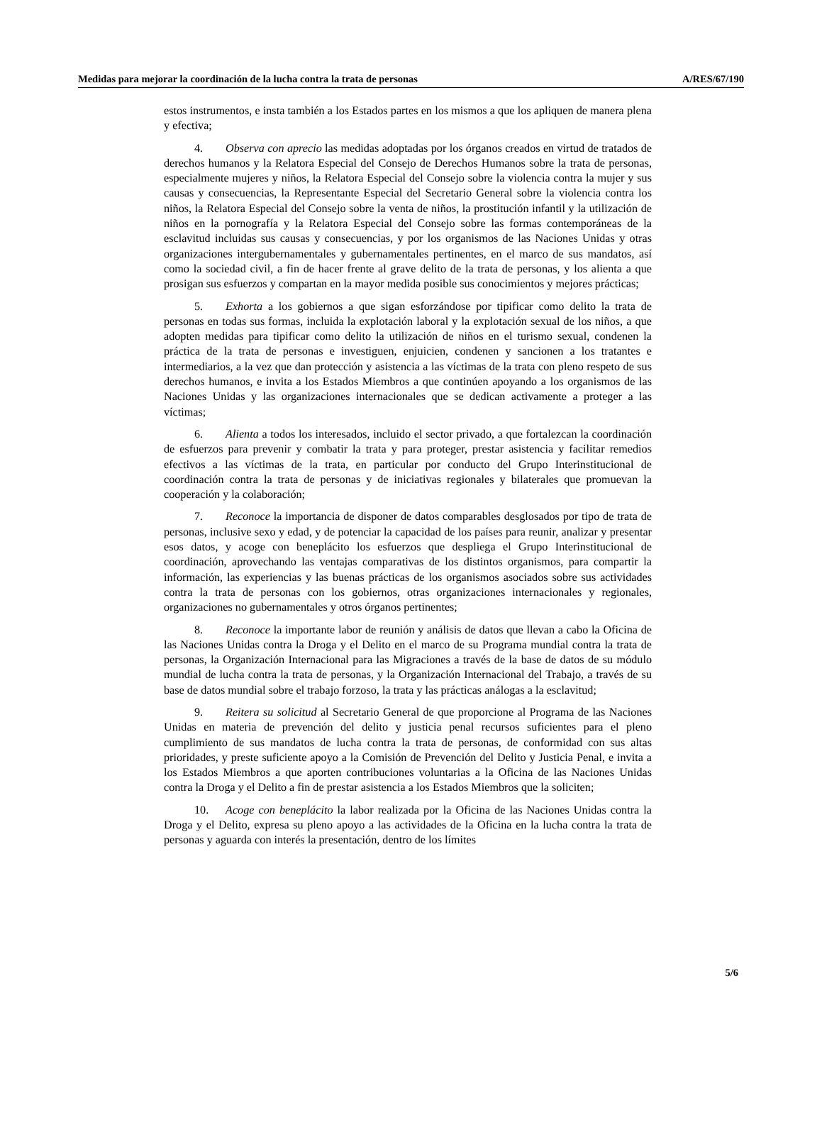Medidas para mejorar la coordinación de la lucha contra la trata de personas A/RES/67/190
estos instrumentos, e insta también a los Estados partes en los mismos a que los apliquen de manera plena y efectiva;
4. Observa con aprecio las medidas adoptadas por los órganos creados en virtud de tratados de derechos humanos y la Relatora Especial del Consejo de Derechos Humanos sobre la trata de personas, especialmente mujeres y niños, la Relatora Especial del Consejo sobre la violencia contra la mujer y sus causas y consecuencias, la Representante Especial del Secretario General sobre la violencia contra los niños, la Relatora Especial del Consejo sobre la venta de niños, la prostitución infantil y la utilización de niños en la pornografía y la Relatora Especial del Consejo sobre las formas contemporáneas de la esclavitud incluidas sus causas y consecuencias, y por los organismos de las Naciones Unidas y otras organizaciones intergubernamentales y gubernamentales pertinentes, en el marco de sus mandatos, así como la sociedad civil, a fin de hacer frente al grave delito de la trata de personas, y los alienta a que prosigan sus esfuerzos y compartan en la mayor medida posible sus conocimientos y mejores prácticas;
5. Exhorta a los gobiernos a que sigan esforzándose por tipificar como delito la trata de personas en todas sus formas, incluida la explotación laboral y la explotación sexual de los niños, a que adopten medidas para tipificar como delito la utilización de niños en el turismo sexual, condenen la práctica de la trata de personas e investiguen, enjuicien, condenen y sancionen a los tratantes e intermediarios, a la vez que dan protección y asistencia a las víctimas de la trata con pleno respeto de sus derechos humanos, e invita a los Estados Miembros a que continúen apoyando a los organismos de las Naciones Unidas y las organizaciones internacionales que se dedican activamente a proteger a las víctimas;
6. Alienta a todos los interesados, incluido el sector privado, a que fortalezcan la coordinación de esfuerzos para prevenir y combatir la trata y para proteger, prestar asistencia y facilitar remedios efectivos a las víctimas de la trata, en particular por conducto del Grupo Interinstitucional de coordinación contra la trata de personas y de iniciativas regionales y bilaterales que promuevan la cooperación y la colaboración;
7. Reconoce la importancia de disponer de datos comparables desglosados por tipo de trata de personas, inclusive sexo y edad, y de potenciar la capacidad de los países para reunir, analizar y presentar esos datos, y acoge con beneplácito los esfuerzos que despliega el Grupo Interinstitucional de coordinación, aprovechando las ventajas comparativas de los distintos organismos, para compartir la información, las experiencias y las buenas prácticas de los organismos asociados sobre sus actividades contra la trata de personas con los gobiernos, otras organizaciones internacionales y regionales, organizaciones no gubernamentales y otros órganos pertinentes;
8. Reconoce la importante labor de reunión y análisis de datos que llevan a cabo la Oficina de las Naciones Unidas contra la Droga y el Delito en el marco de su Programa mundial contra la trata de personas, la Organización Internacional para las Migraciones a través de la base de datos de su módulo mundial de lucha contra la trata de personas, y la Organización Internacional del Trabajo, a través de su base de datos mundial sobre el trabajo forzoso, la trata y las prácticas análogas a la esclavitud;
9. Reitera su solicitud al Secretario General de que proporcione al Programa de las Naciones Unidas en materia de prevención del delito y justicia penal recursos suficientes para el pleno cumplimiento de sus mandatos de lucha contra la trata de personas, de conformidad con sus altas prioridades, y preste suficiente apoyo a la Comisión de Prevención del Delito y Justicia Penal, e invita a los Estados Miembros a que aporten contribuciones voluntarias a la Oficina de las Naciones Unidas contra la Droga y el Delito a fin de prestar asistencia a los Estados Miembros que la soliciten;
10. Acoge con beneplácito la labor realizada por la Oficina de las Naciones Unidas contra la Droga y el Delito, expresa su pleno apoyo a las actividades de la Oficina en la lucha contra la trata de personas y aguarda con interés la presentación, dentro de los límites
5/6